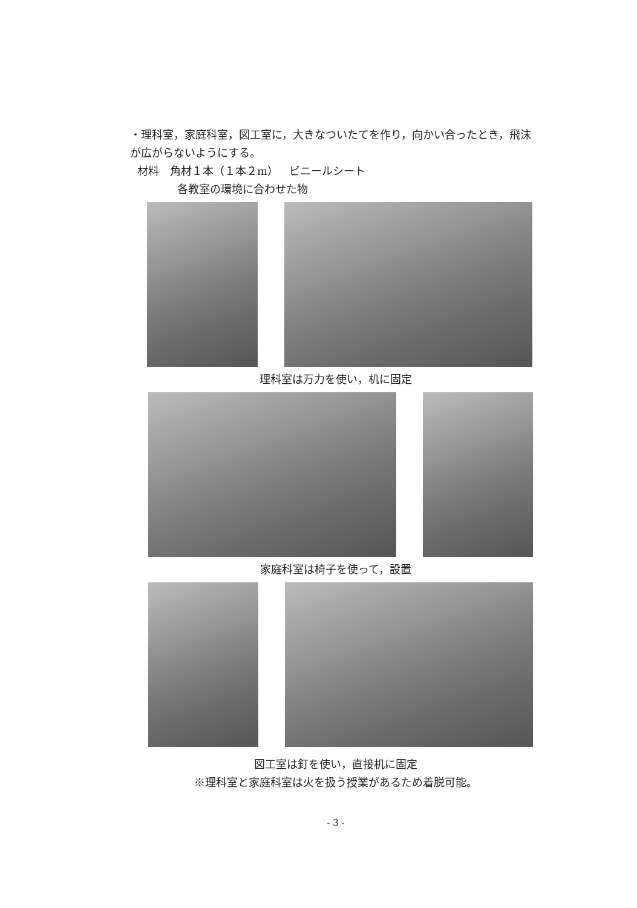・理科室，家庭科室，図工室に，大きなついたてを作り，向かい合ったとき，飛沫が広がらないようにする。
材料　角材１本（１本２m）　ビニールシート
各教室の環境に合わせた物
理科室は万力を使い，机に固定
家庭科室は椅子を使って，設置
図工室は釘を使い，直接机に固定
※理科室と家庭科室は火を扱う授業があるため着脱可能。
- 3 -